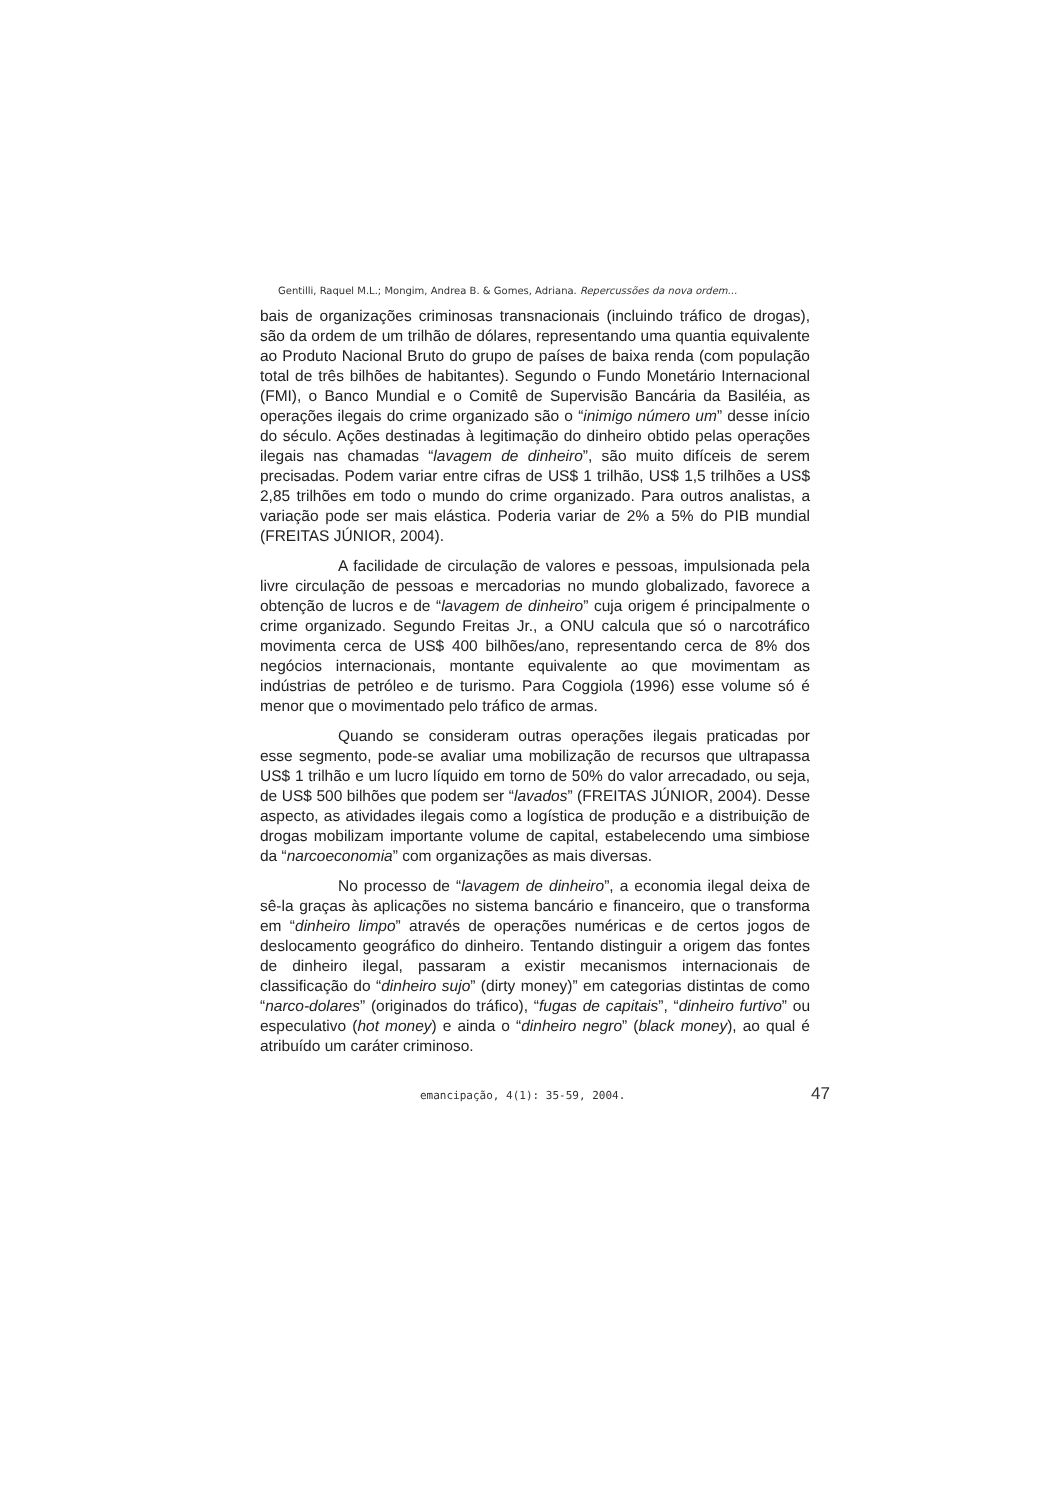Gentilli, Raquel M.L.; Mongim, Andrea B. & Gomes, Adriana. Repercussões da nova ordem...
bais de organizações criminosas transnacionais (incluindo tráfico de drogas), são da ordem de um trilhão de dólares, representando uma quantia equivalente ao Produto Nacional Bruto do grupo de países de baixa renda (com população total de três bilhões de habitantes). Segundo o Fundo Monetário Internacional (FMI), o Banco Mundial e o Comitê de Supervisão Bancária da Basiléia, as operações ilegais do crime organizado são o “inimigo número um” desse início do século. Ações destinadas à legitimação do dinheiro obtido pelas operações ilegais nas chamadas “lavagem de dinheiro”, são muito difíceis de serem precisadas. Podem variar entre cifras de US$ 1 trilhão, US$ 1,5 trilhões a US$ 2,85 trilhões em todo o mundo do crime organizado. Para outros analistas, a variação pode ser mais elástica. Poderia variar de 2% a 5% do PIB mundial (FREITAS JÚNIOR, 2004).
A facilidade de circulação de valores e pessoas, impulsionada pela livre circulação de pessoas e mercadorias no mundo globalizado, favorece a obtenção de lucros e de “lavagem de dinheiro” cuja origem é principalmente o crime organizado. Segundo Freitas Jr., a ONU calcula que só o narcotráfico movimenta cerca de US$ 400 bilhões/ano, representando cerca de 8% dos negócios internacionais, montante equivalente ao que movimentam as indústrias de petróleo e de turismo. Para Coggiola (1996) esse volume só é menor que o movimentado pelo tráfico de armas.
Quando se consideram outras operações ilegais praticadas por esse segmento, pode-se avaliar uma mobilização de recursos que ultrapassa US$ 1 trilhão e um lucro líquido em torno de 50% do valor arrecadado, ou seja, de US$ 500 bilhões que podem ser “lavados” (FREITAS JÚNIOR, 2004). Desse aspecto, as atividades ilegais como a logística de produção e a distribuição de drogas mobilizam importante volume de capital, estabelecendo uma simbiose da “narcoeconomia” com organizações as mais diversas.
No processo de “lavagem de dinheiro”, a economia ilegal deixa de sê-la graças às aplicações no sistema bancário e financeiro, que o transforma em “dinheiro limpo” através de operações numéricas e de certos jogos de deslocamento geográfico do dinheiro. Tentando distinguir a origem das fontes de dinheiro ilegal, passaram a existir mecanismos internacionais de classificação do “dinheiro sujo” (dirty money)” em categorias distintas de como “narco-dolares” (originados do tráfico), “fugas de capitais”, “dinheiro furtivo” ou especulativo (hot money) e ainda o “dinheiro negro” (black money), ao qual é atribuído um caráter criminoso.
emancipação, 4(1): 35-59, 2004. 47